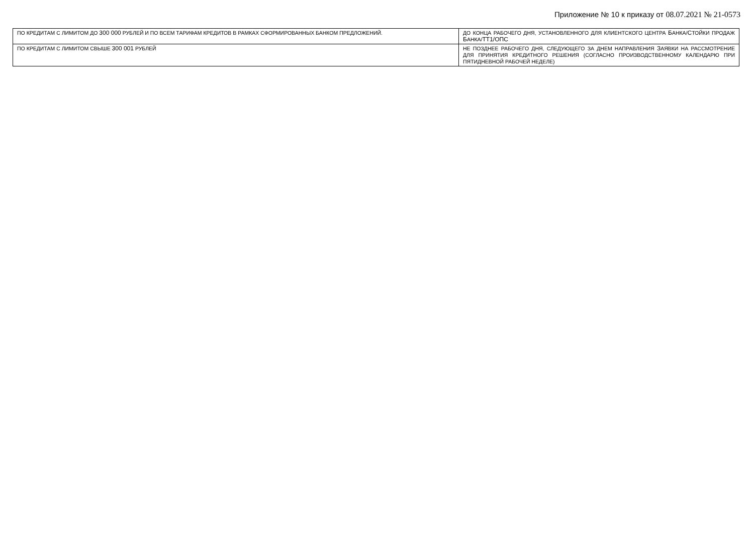Приложение № 10 к приказу от 08.07.2021 № 21-0573
| ПО КРЕДИТАМ С ЛИМИТОМ ДО 300 000 РУБЛЕЙ И ПО ВСЕМ ТАРИФАМ КРЕДИТОВ В РАМКАХ СФОРМИРОВАННЫХ БАНКОМ ПРЕДЛОЖЕНИЙ. | ДО КОНЦА РАБОЧЕГО ДНЯ, УСТАНОВЛЕННОГО ДЛЯ КЛИЕНТСКОГО ЦЕНТРА Б АНКА/ С ТОЙКИ ПРОДАЖ Б АНКА/ ТТ1/ОПС |
| ПО КРЕДИТАМ С ЛИМИТОМ СВЫШЕ 300 001 РУБЛЕЙ | НЕ ПОЗДНЕЕ РАБОЧЕГО ДНЯ, СЛЕДУЮЩЕГО ЗА ДНЕМ НАПРАВЛЕНИЯ З АЯВКИ НА РАССМОТРЕНИЕ ДЛЯ ПРИНЯТИЯ КРЕДИТНОГО РЕШЕНИЯ (СОГЛАСНО ПРОИЗВОДСТВЕННОМУ КАЛЕНДАРЮ ПРИ ПЯТИДНЕВНОЙ РАБОЧЕЙ НЕДЕЛЕ) |